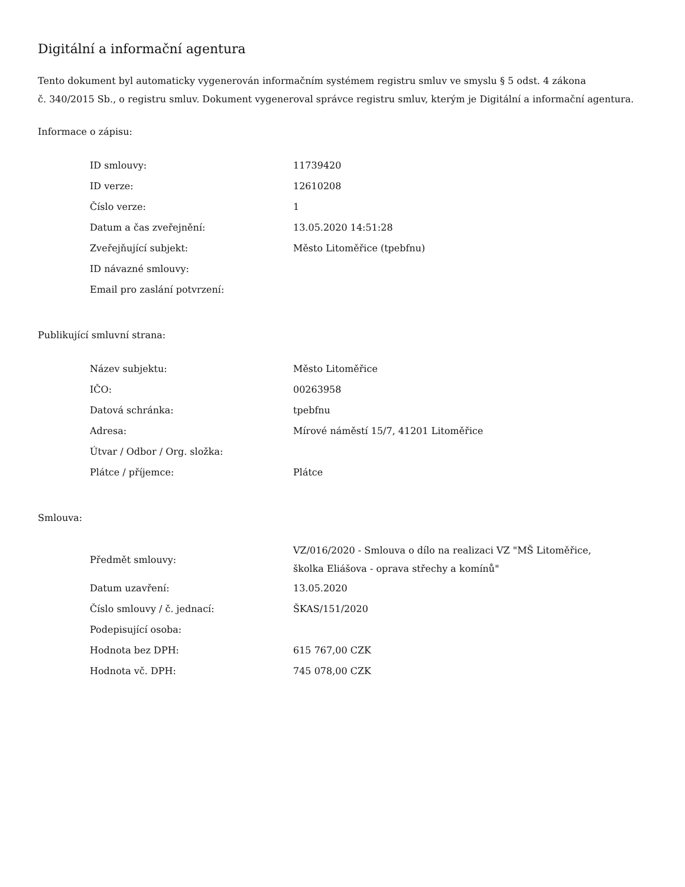Digitální a informační agentura
Tento dokument byl automaticky vygenerován informačním systémem registru smluv ve smyslu § 5 odst. 4 zákona
č. 340/2015 Sb., o registru smluv. Dokument vygeneroval správce registru smluv, kterým je Digitální a informační agentura.
Informace o zápisu:
| ID smlouvy: | 11739420 |
| ID verze: | 12610208 |
| Číslo verze: | 1 |
| Datum a čas zveřejnění: | 13.05.2020 14:51:28 |
| Zveřejňující subjekt: | Město Litoměřice (tpebfnu) |
| ID návazné smlouvy: | |
| Email pro zaslání potvrzení: | |
Publikující smluvní strana:
| Název subjektu: | Město Litoměřice |
| IČO: | 00263958 |
| Datová schránka: | tpebfnu |
| Adresa: | Mírové náměstí 15/7, 41201 Litoměřice |
| Útvar / Odbor / Org. složka: | |
| Plátce / příjemce: | Plátce |
Smlouva:
| Předmět smlouvy: | VZ/016/2020 - Smlouva o dílo na realizaci VZ "MŠ Litoměřice, školka Eliášova - oprava střechy a komínů" |
| Datum uzavření: | 13.05.2020 |
| Číslo smlouvy / č. jednací: | ŠKAS/151/2020 |
| Podepisující osoba: | |
| Hodnota bez DPH: | 615 767,00 CZK |
| Hodnota vč. DPH: | 745 078,00 CZK |